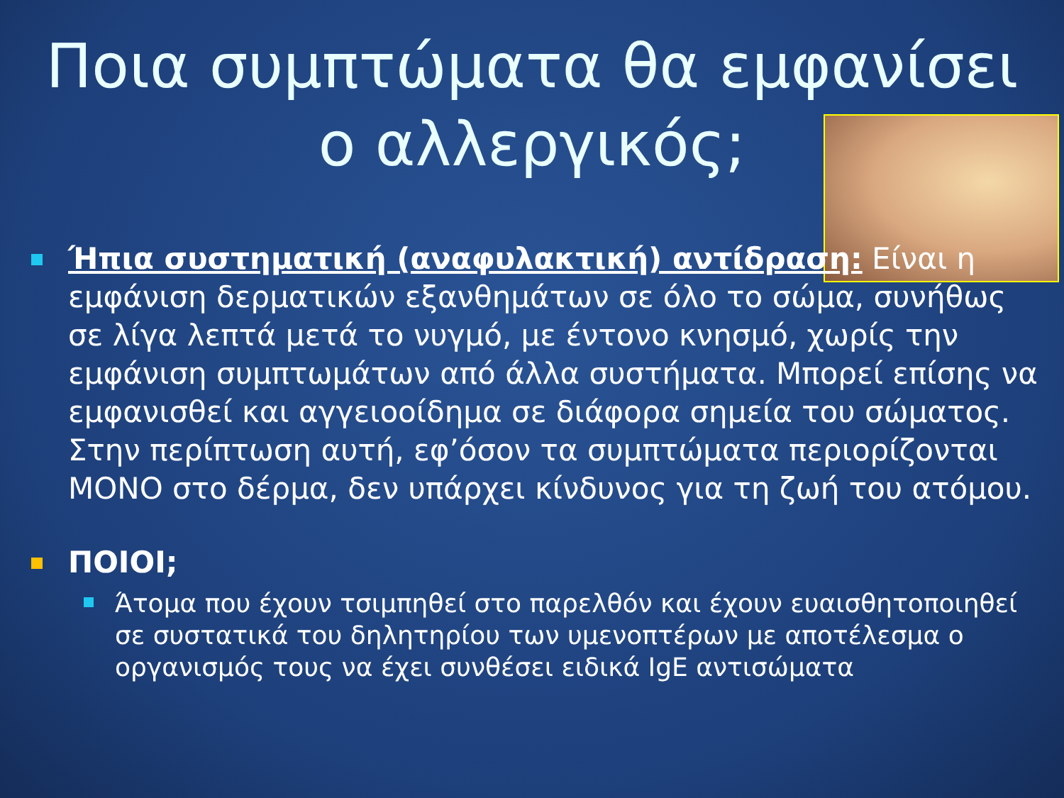Ποια συμπτώματα θα εμφανίσει
ο αλλεργικός;
Ήπια συστηματική (αναφυλακτική) αντίδραση: Είναι η εμφάνιση δερματικών εξανθημάτων σε όλο το σώμα, συνήθως σε λίγα λεπτά μετά το νυγμό, με έντονο κνησμό, χωρίς την εμφάνιση συμπτωμάτων από άλλα συστήματα. Μπορεί επίσης να εμφανισθεί και αγγειοοίδημα σε διάφορα σημεία του σώματος. Στην περίπτωση αυτή, εφ’όσον τα συμπτώματα περιορίζονται ΜΟΝΟ στο δέρμα, δεν υπάρχει κίνδυνος για τη ζωή του ατόμου.
ΠΟΙΟΙ;
Άτομα που έχουν τσιμπηθεί στο παρελθόν και έχουν ευαισθητοποιηθεί σε συστατικά του δηλητηρίου των υμενοπτέρων με αποτέλεσμα ο οργανισμός τους να έχει συνθέσει ειδικά IgE αντισώματα